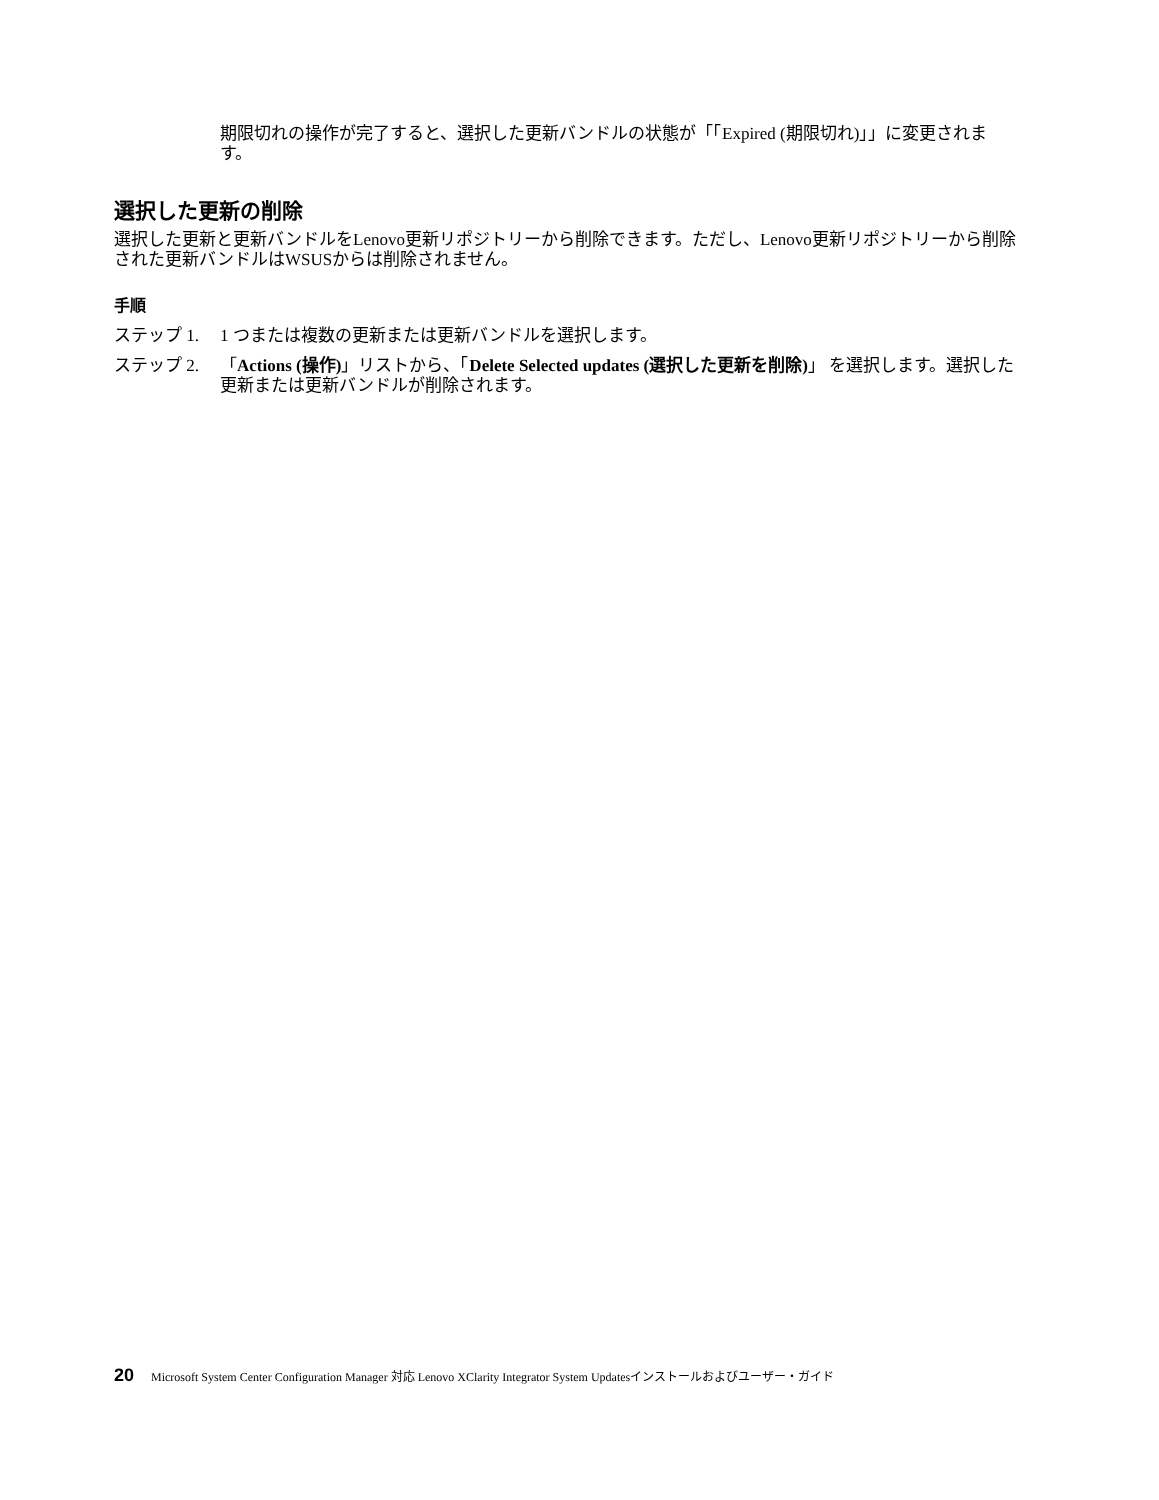期限切れの操作が完了すると、選択した更新バンドルの状態が「「Expired (期限切れ)」」に変更されます。
選択した更新の削除
選択した更新と更新バンドルをLenovo更新リポジトリーから削除できます。ただし、Lenovo更新リポジトリーから削除された更新バンドルはWSUSからは削除されません。
手順
ステップ 1. 1 つまたは複数の更新または更新バンドルを選択します。
ステップ 2. 「Actions (操作)」リストから、「Delete Selected updates (選択した更新を削除)」 を選択します。選択した更新または更新バンドルが削除されます。
20 Microsoft System Center Configuration Manager 対応 Lenovo XClarity Integrator System Updatesインストールおよびユーザー・ガイド